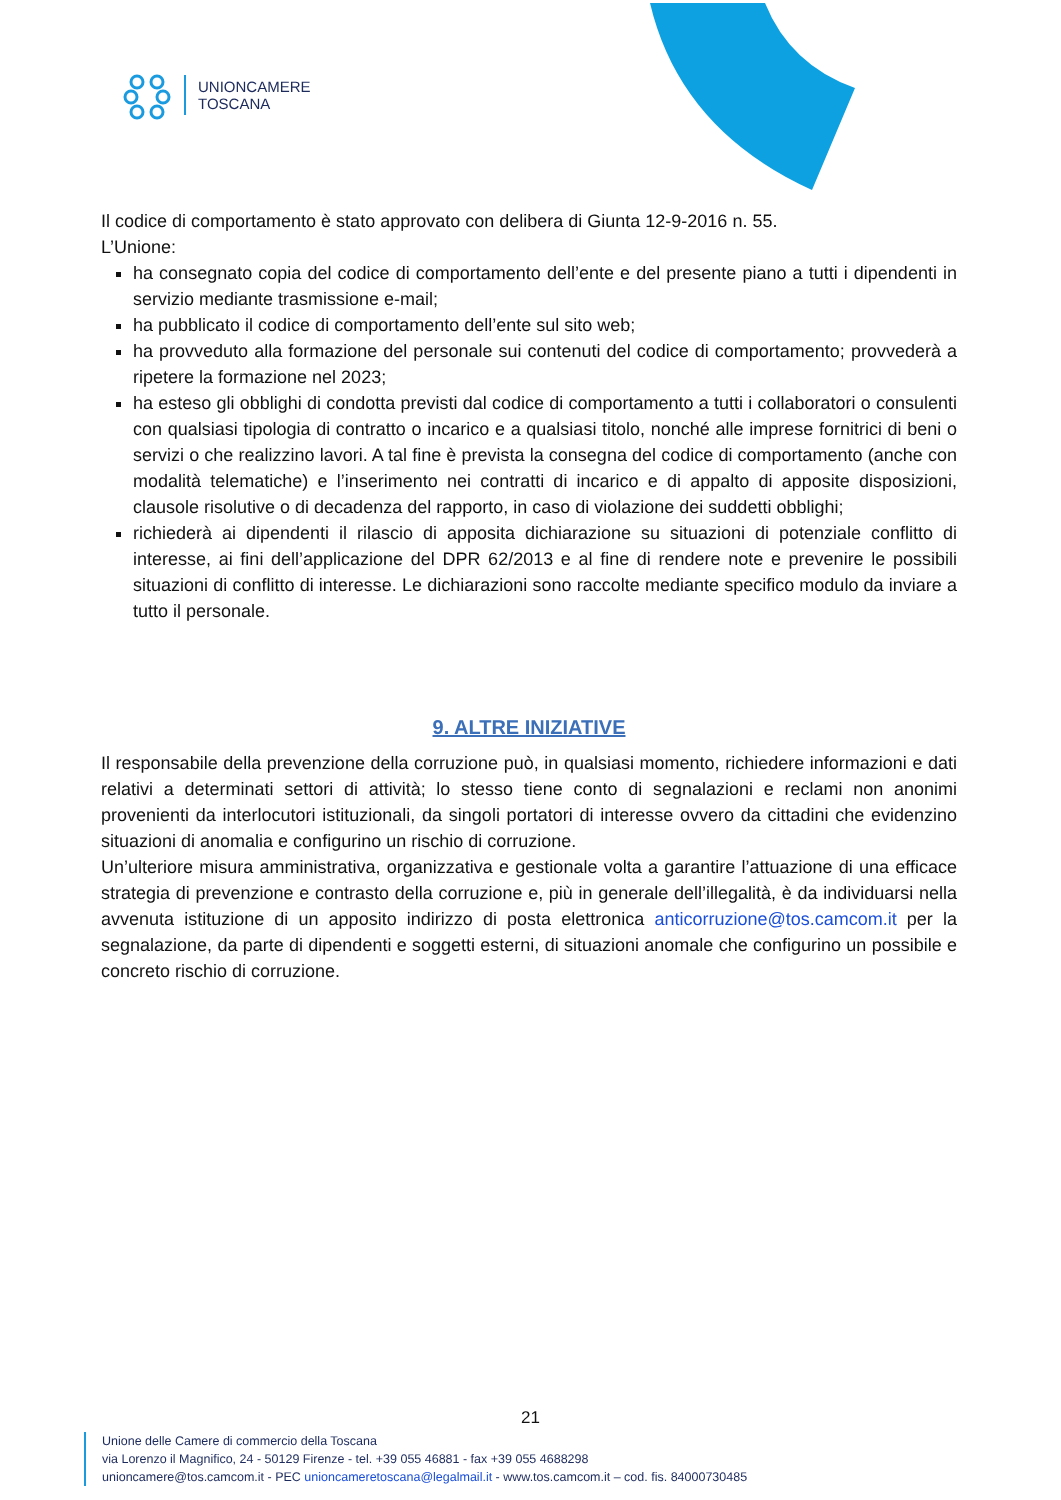UNIONCAMERE
TOSCANA
Il codice di comportamento è stato approvato con delibera di Giunta 12-9-2016 n. 55.
L’Unione:
ha consegnato copia del codice di comportamento dell’ente e del presente piano a tutti i dipendenti in servizio mediante trasmissione e-mail;
ha pubblicato il codice di comportamento dell’ente sul sito web;
ha provveduto alla formazione del personale sui contenuti del codice di comportamento; provvederà a ripetere la formazione nel 2023;
ha esteso gli obblighi di condotta previsti dal codice di comportamento a tutti i collaboratori o consulenti con qualsiasi tipologia di contratto o incarico e a qualsiasi titolo, nonché alle imprese fornitrici di beni o servizi o che realizzino lavori. A tal fine è prevista la consegna del codice di comportamento (anche con modalità telematiche) e l’inserimento nei contratti di incarico e di appalto di apposite disposizioni, clausole risolutive o di decadenza del rapporto, in caso di violazione dei suddetti obblighi;
richiederà ai dipendenti il rilascio di apposita dichiarazione su situazioni di potenziale conflitto di interesse, ai fini dell’applicazione del DPR 62/2013 e al fine di rendere note e prevenire le possibili situazioni di conflitto di interesse. Le dichiarazioni sono raccolte mediante specifico modulo da inviare a tutto il personale.
9. ALTRE INIZIATIVE
Il responsabile della prevenzione della corruzione può, in qualsiasi momento, richiedere informazioni e dati relativi a determinati settori di attività; lo stesso tiene conto di segnalazioni e reclami non anonimi provenienti da interlocutori istituzionali, da singoli portatori di interesse ovvero da cittadini che evidenzino situazioni di anomalia e configurino un rischio di corruzione.
Un’ulteriore misura amministrativa, organizzativa e gestionale volta a garantire l’attuazione di una efficace strategia di prevenzione e contrasto della corruzione e, più in generale dell’illegalità, è da individuarsi nella avvenuta istituzione di un apposito indirizzo di posta elettronica anticorruzione@tos.camcom.it per la segnalazione, da parte di dipendenti e soggetti esterni, di situazioni anomale che configurino un possibile e concreto rischio di corruzione.
21
Unione delle Camere di commercio della Toscana
via Lorenzo il Magnifico, 24 - 50129 Firenze - tel. +39 055 46881 - fax +39 055 4688298
unioncamere@tos.camcom.it - PEC unioncameretoscana@legalmail.it - www.tos.camcom.it – cod. fis. 84000730485